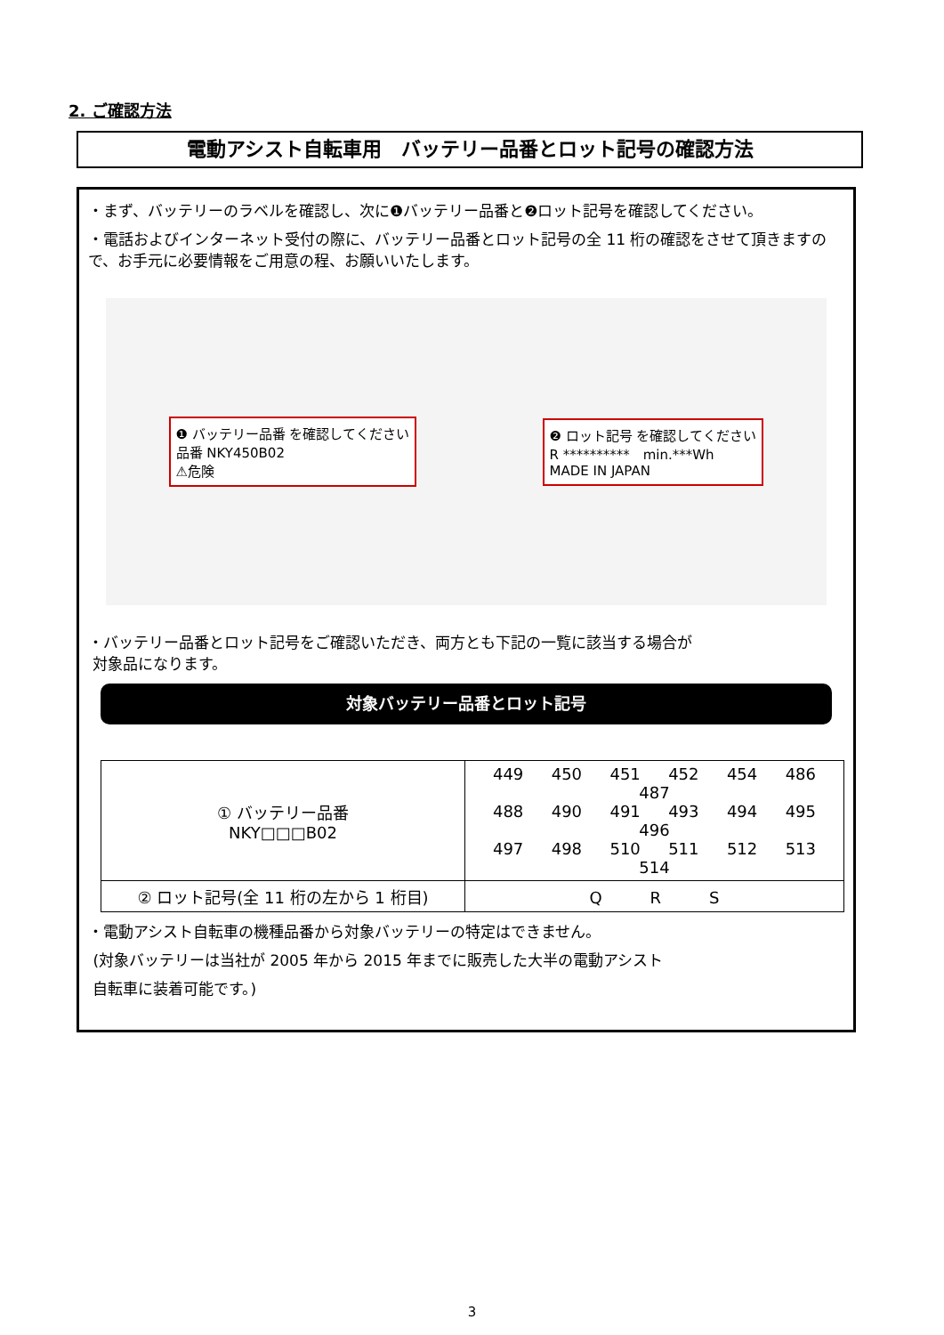2. ご確認方法
電動アシスト自転車用　バッテリー品番とロット記号の確認方法
・まず、バッテリーのラベルを確認し、次に❶バッテリー品番と❷ロット記号を確認してください。
・電話およびインターネット受付の際に、バッテリー品番とロット記号の全 11 桁の確認をさせて頂きますので、お手元に必要情報をご用意の程、お願いいたします。
❶ バッテリー品番 を確認してください
品番 NKY450B02
⚠危険
❷ ロット記号 を確認してください
R **********　min.***Wh
MADE IN JAPAN
・バッテリー品番とロット記号をご確認いただき、両方とも下記の一覧に該当する場合が
対象品になります。
対象バッテリー品番とロット記号
| ① バッテリー品番 NKY□□□B02 | 449 450 451 452 454 486 487 488 490 491 493 494 495 496 497 498 510 511 512 513 514 |
| ② ロット記号(全 11 桁の左から 1 桁目) | Q R S |
・電動アシスト自転車の機種品番から対象バッテリーの特定はできません。
(対象バッテリーは当社が 2005 年から 2015 年までに販売した大半の電動アシスト
自転車に装着可能です。)
3